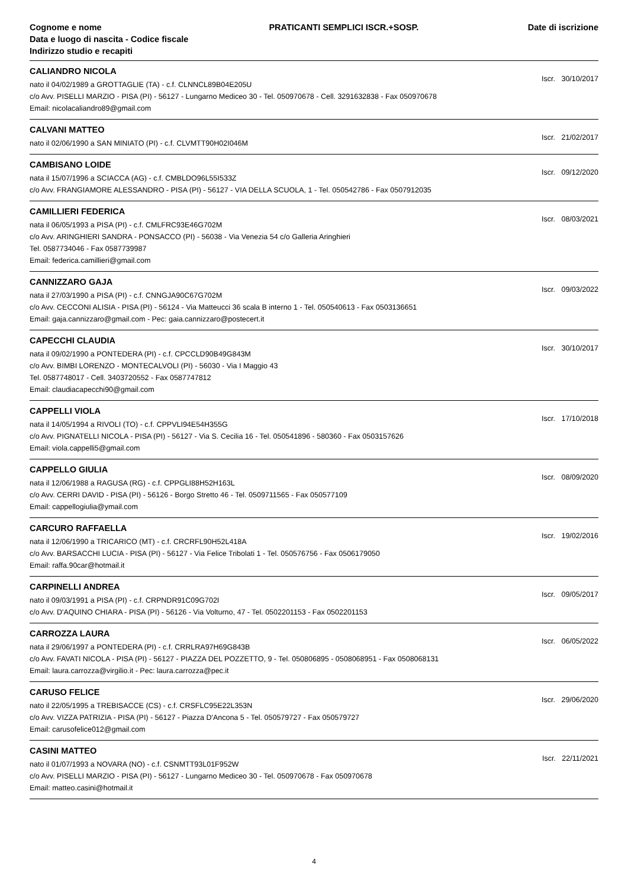Cognome e nome
Data e luogo di nascita - Codice fiscale
Indirizzo studio e recapiti
PRATICANTI SEMPLICI ISCR.+SOSP.
Date di iscrizione
CALIANDRO NICOLA
nato il 04/02/1989 a GROTTAGLIE (TA) - c.f. CLNNCL89B04E205U
c/o Avv. PISELLI MARZIO - PISA (PI) - 56127 - Lungarno Mediceo 30 - Tel. 050970678 - Cell. 3291632838 - Fax 050970678
Email: nicolacaliandro89@gmail.com
Iscr. 30/10/2017
CALVANI MATTEO
nato il 02/06/1990 a SAN MINIATO (PI) - c.f. CLVMTT90H02I046M
Iscr. 21/02/2017
CAMBISANO LOIDE
nata il 15/07/1996 a SCIACCA (AG) - c.f. CMBLDO96L55I533Z
c/o Avv. FRANGIAMORE ALESSANDRO - PISA (PI) - 56127 - VIA DELLA SCUOLA, 1 - Tel. 050542786 - Fax 0507912035
Iscr. 09/12/2020
CAMILLIERI FEDERICA
nata il 06/05/1993 a PISA (PI) - c.f. CMLFRC93E46G702M
c/o Avv. ARINGHIERI SANDRA - PONSACCO (PI) - 56038 - Via Venezia 54 c/o Galleria Aringhieri
Tel. 0587734046 - Fax 0587739987
Email: federica.camillieri@gmail.com
Iscr. 08/03/2021
CANNIZZARO GAJA
nata il 27/03/1990 a PISA (PI) - c.f. CNNGJA90C67G702M
c/o Avv. CECCONI ALISIA - PISA (PI) - 56124 - Via Matteucci 36 scala B interno 1 - Tel. 050540613 - Fax 0503136651
Email: gaja.cannizzaro@gmail.com - Pec: gaia.cannizzaro@postecert.it
Iscr. 09/03/2022
CAPECCHI CLAUDIA
nata il 09/02/1990 a PONTEDERA (PI) - c.f. CPCCLD90B49G843M
c/o Avv. BIMBI LORENZO - MONTECALVOLI (PI) - 56030 - Via I Maggio 43
Tel. 0587748017 - Cell. 3403720552 - Fax 0587747812
Email: claudiacapecchi90@gmail.com
Iscr. 30/10/2017
CAPPELLI VIOLA
nata il 14/05/1994 a RIVOLI (TO) - c.f. CPPVLI94E54H355G
c/o Avv. PIGNATELLI NICOLA - PISA (PI) - 56127 - Via S. Cecilia 16 - Tel. 050541896 - 580360 - Fax 0503157626
Email: viola.cappelli5@gmail.com
Iscr. 17/10/2018
CAPPELLO GIULIA
nata il 12/06/1988 a RAGUSA (RG) - c.f. CPPGLI88H52H163L
c/o Avv. CERRI DAVID - PISA (PI) - 56126 - Borgo Stretto 46 - Tel. 0509711565 - Fax 050577109
Email: cappellogiulia@ymail.com
Iscr. 08/09/2020
CARCURO RAFFAELLA
nata il 12/06/1990 a TRICARICO (MT) - c.f. CRCRFL90H52L418A
c/o Avv. BARSACCHI LUCIA - PISA (PI) - 56127 - Via Felice Tribolati 1 - Tel. 050576756 - Fax 0506179050
Email: raffa.90car@hotmail.it
Iscr. 19/02/2016
CARPINELLI ANDREA
nato il 09/03/1991 a PISA (PI) - c.f. CRPNDR91C09G702I
c/o Avv. D'AQUINO CHIARA - PISA (PI) - 56126 - Via Volturno, 47 - Tel. 0502201153 - Fax 0502201153
Iscr. 09/05/2017
CARROZZA LAURA
nata il 29/06/1997 a PONTEDERA (PI) - c.f. CRRLRA97H69G843B
c/o Avv. FAVATI NICOLA - PISA (PI) - 56127 - PIAZZA DEL POZZETTO, 9 - Tel. 050806895 - 0508068951 - Fax 0508068131
Email: laura.carrozza@virgilio.it - Pec: laura.carrozza@pec.it
Iscr. 06/05/2022
CARUSO FELICE
nato il 22/05/1995 a TREBISACCE (CS) - c.f. CRSFLC95E22L353N
c/o Avv. VIZZA PATRIZIA - PISA (PI) - 56127 - Piazza D'Ancona 5 - Tel. 050579727 - Fax 050579727
Email: carusofelice012@gmail.com
Iscr. 29/06/2020
CASINI MATTEO
nato il 01/07/1993 a NOVARA (NO) - c.f. CSNMTT93L01F952W
c/o Avv. PISELLI MARZIO - PISA (PI) - 56127 - Lungarno Mediceo 30 - Tel. 050970678 - Fax 050970678
Email: matteo.casini@hotmail.it
Iscr. 22/11/2021
4